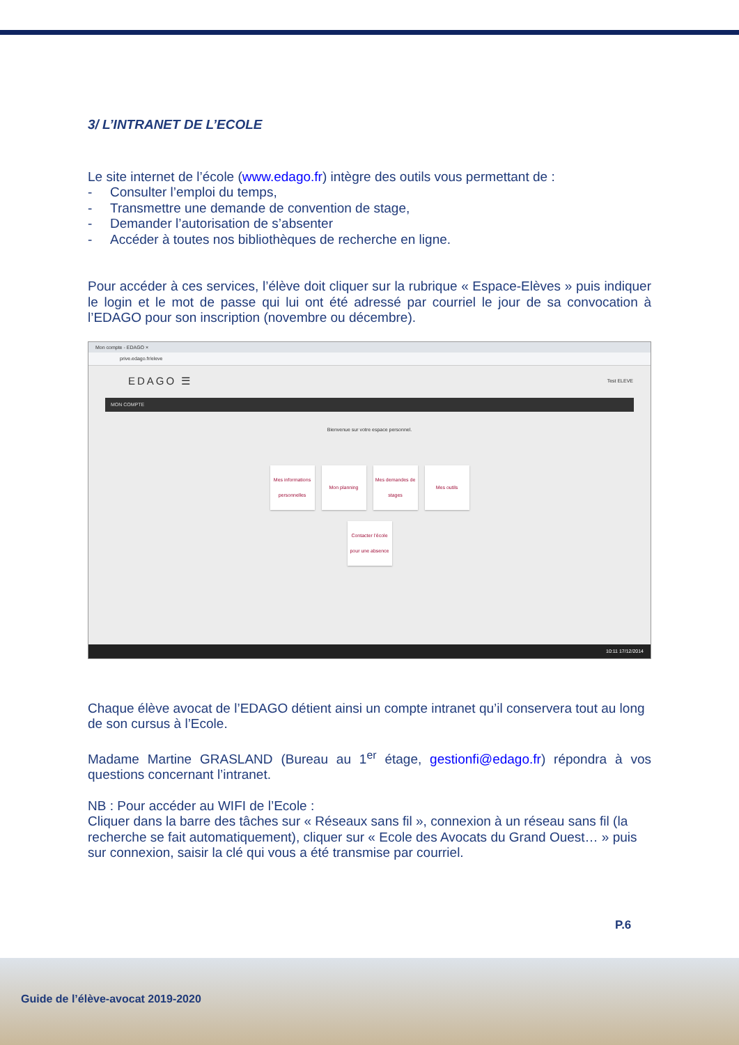3/ L’INTRANET DE L’ECOLE
Le site internet de l’école (www.edago.fr) intègre des outils vous permettant de :
- Consulter l’emploi du temps,
- Transmettre une demande de convention de stage,
- Demander l’autorisation de s’absenter
- Accéder à toutes nos bibliothèques de recherche en ligne.
Pour accéder à ces services, l’élève doit cliquer sur la rubrique « Espace-Elèves » puis indiquer le login et le mot de passe qui lui ont été adressé par courriel le jour de sa convocation à l’EDAGO pour son inscription (novembre ou décembre).
Mon compte - EDAGO ×
prive.edago.fr/eleve
EDAGO ☰ Test ELEVE
MON COMPTE
Bienvenue sur votre espace personnel.
Mes informations personnelles
Mon planning Mes demandes de stages
Mes outils
Contacter l’école pour une absence
10:11 17/12/2014
Chaque élève avocat de l’EDAGO détient ainsi un compte intranet qu’il conservera tout au long de son cursus à l’Ecole.
Madame Martine GRASLAND (Bureau au 1<sup>er</sup> étage, gestionfi@edago.fr) répondra à vos questions concernant l’intranet.
NB : Pour accéder au WIFI de l’Ecole :
Cliquer dans la barre des tâches sur « Réseaux sans fil », connexion à un réseau sans fil (la recherche se fait automatiquement), cliquer sur « Ecole des Avocats du Grand Ouest… » puis sur connexion, saisir la clé qui vous a été transmise par courriel.
P.6
Guide de l’élève-avocat 2019-2020